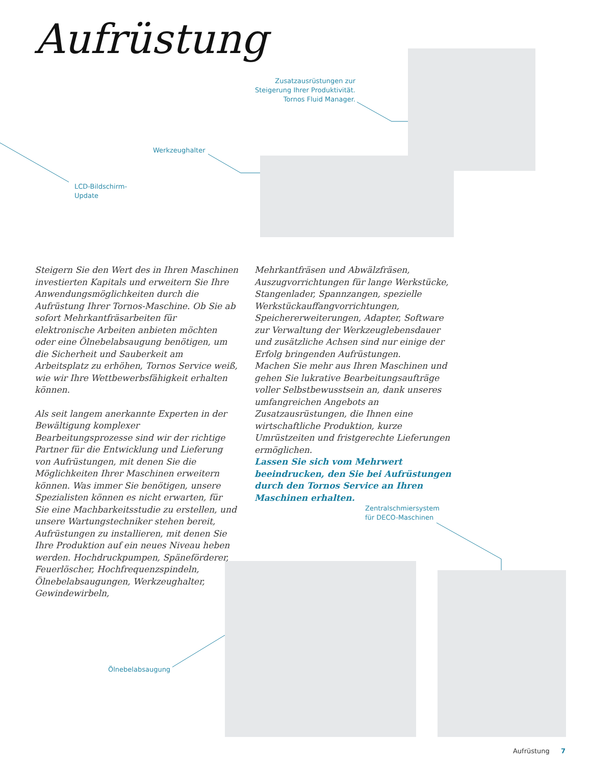Aufrüstung
Zusatzausrüstungen zur
Steigerung Ihrer Produktivität.
Tornos Fluid Manager.
Werkzeughalter
LCD-Bildschirm-
Update
Zentralschmiersystem
für DECO-Maschinen
Ölnebelabsaugung
Steigern Sie den Wert des in Ihren Maschinen investierten Kapitals und erweitern Sie Ihre Anwendungsmöglichkeiten durch die Aufrüstung Ihrer Tornos-Maschine. Ob Sie ab sofort Mehrkantfräsarbeiten für elektronische Arbeiten anbieten möchten oder eine Ölnebelabsaugung benötigen, um die Sicherheit und Sauberkeit am Arbeitsplatz zu erhöhen, Tornos Service weiß, wie wir Ihre Wettbewerbsfähigkeit erhalten können.
Als seit langem anerkannte Experten in der Bewältigung komplexer Bearbeitungsprozesse sind wir der richtige Partner für die Entwicklung und Lieferung von Aufrüstungen, mit denen Sie die Möglichkeiten Ihrer Maschinen erweitern können. Was immer Sie benötigen, unsere Spezialisten können es nicht erwarten, für Sie eine Machbarkeitsstudie zu erstellen, und unsere Wartungstechniker stehen bereit, Aufrüstungen zu installieren, mit denen Sie Ihre Produktion auf ein neues Niveau heben werden. Hochdruckpumpen, Späneförderer, Feuerlöscher, Hochfrequenzspindeln, Ölnebelabsaugungen, Werkzeughalter, Gewindewirbeln,
Mehrkantfräsen und Abwälzfräsen, Auszugvorrichtungen für lange Werkstücke, Stangenlader, Spannzangen, spezielle Werkstückauffangvorrichtungen, Speichererweiterungen, Adapter, Software zur Verwaltung der Werkzeuglebensdauer und zusätzliche Achsen sind nur einige der Erfolg bringenden Aufrüstungen.
Machen Sie mehr aus Ihren Maschinen und gehen Sie lukrative Bearbeitungsaufträge voller Selbstbewusstsein an, dank unseres umfangreichen Angebots an Zusatzausrüstungen, die Ihnen eine wirtschaftliche Produktion, kurze Umrüstzeiten und fristgerechte Lieferungen ermöglichen.
Lassen Sie sich vom Mehrwert beeindrucken, den Sie bei Aufrüstungen durch den Tornos Service an Ihren Maschinen erhalten.
Aufrüstung 7